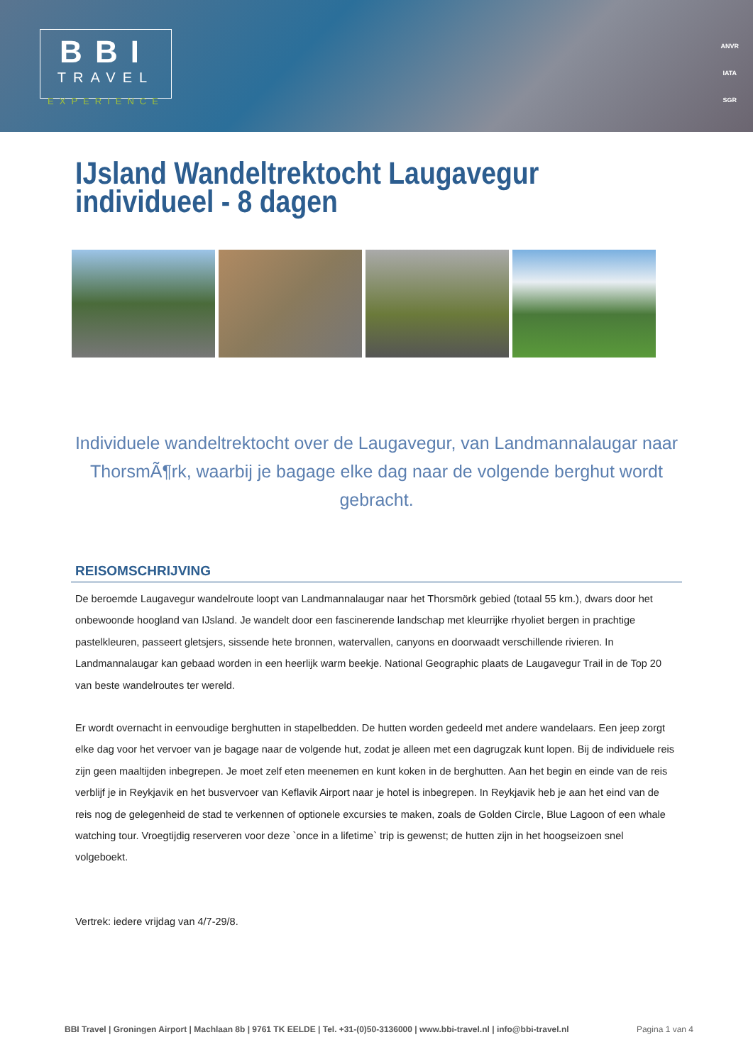BBI
TRAVEL
EXPERIENCE
ANVR
IATA
SGR
IJsland Wandeltrektocht Laugavegur individueel - 8 dagen
Individuele wandeltrektocht over de Laugavegur, van Landmannalaugar naar ThorsmÃ¶rk, waarbij je bagage elke dag naar de volgende berghut wordt gebracht.
REISOMSCHRIJVING
De beroemde Laugavegur wandelroute loopt van Landmannalaugar naar het Thorsmörk gebied (totaal 55 km.), dwars door het onbewoonde hoogland van IJsland. Je wandelt door een fascinerende landschap met kleurrijke rhyoliet bergen in prachtige pastelkleuren, passeert gletsjers, sissende hete bronnen, watervallen, canyons en doorwaadt verschillende rivieren. In Landmannalaugar kan gebaad worden in een heerlijk warm beekje. National Geographic plaats de Laugavegur Trail in de Top 20 van beste wandelroutes ter wereld.
Er wordt overnacht in eenvoudige berghutten in stapelbedden. De hutten worden gedeeld met andere wandelaars. Een jeep zorgt elke dag voor het vervoer van je bagage naar de volgende hut, zodat je alleen met een dagrugzak kunt lopen. Bij de individuele reis zijn geen maaltijden inbegrepen. Je moet zelf eten meenemen en kunt koken in de berghutten. Aan het begin en einde van de reis verblijf je in Reykjavik en het busvervoer van Keflavik Airport naar je hotel is inbegrepen. In Reykjavik heb je aan het eind van de reis nog de gelegenheid de stad te verkennen of optionele excursies te maken, zoals de Golden Circle, Blue Lagoon of een whale watching tour. Vroegtijdig reserveren voor deze `once in a lifetime` trip is gewenst; de hutten zijn in het hoogseizoen snel volgeboekt.
Vertrek: iedere vrijdag van 4/7-29/8.
BBI Travel | Groningen Airport | Machlaan 8b | 9761 TK EELDE | Tel. +31-(0)50-3136000 | www.bbi-travel.nl | info@bbi-travel.nl Pagina 1 van 4